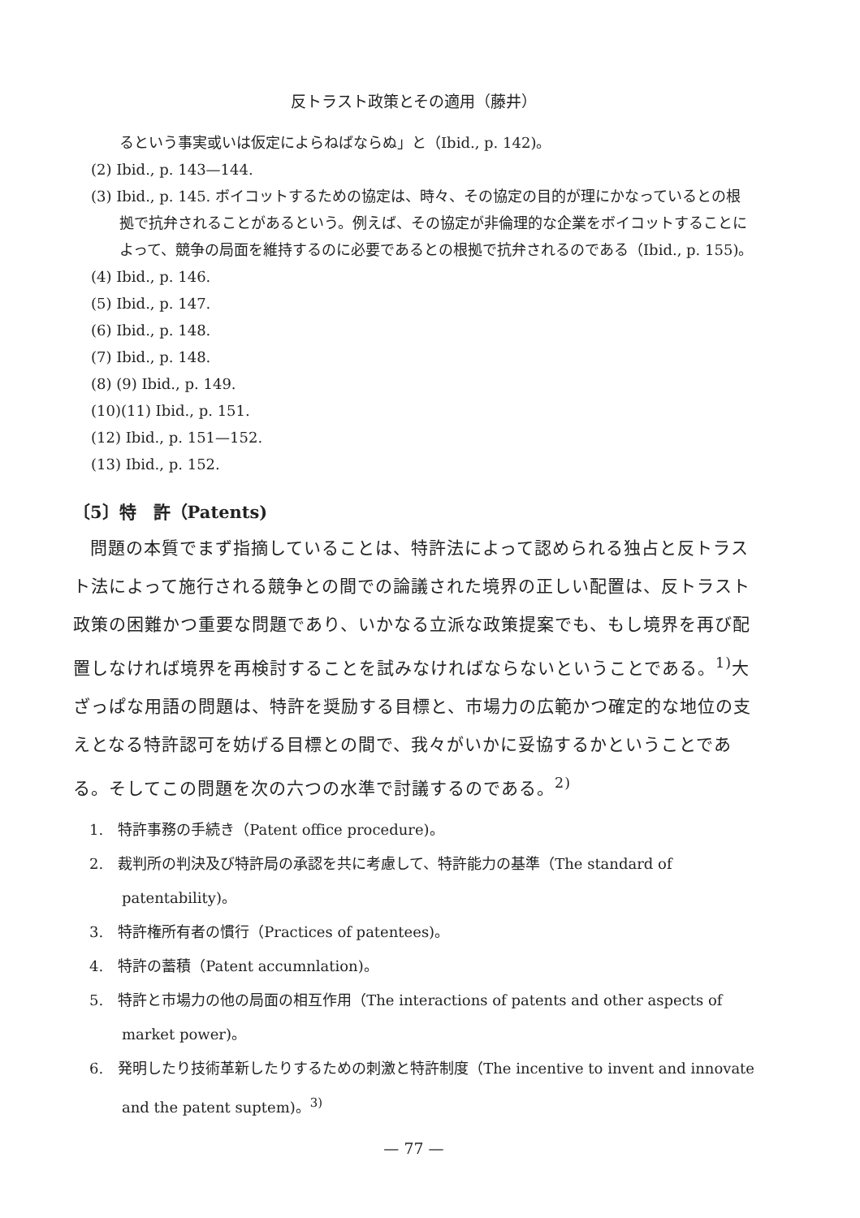反トラスト政策とその適用（藤井）
るという事実或いは仮定によらねばならぬ」と（Ibid., p. 142)。
(2) Ibid., p. 143—144.
(3) Ibid., p. 145. ボイコットするための協定は、時々、その協定の目的が理にかなっているとの根拠で抗弁されることがあるという。例えば、その協定が非倫理的な企業をボイコットすることによって、競争の局面を維持するのに必要であるとの根拠で抗弁されるのである（Ibid., p. 155)。
(4) Ibid., p. 146.
(5) Ibid., p. 147.
(6) Ibid., p. 148.
(7) Ibid., p. 148.
(8) (9) Ibid., p. 149.
(10)(11) Ibid., p. 151.
(12) Ibid., p. 151—152.
(13) Ibid., p. 152.
〔5〕特　許（Patents)
問題の本質でまず指摘していることは、特許法によって認められる独占と反トラスト法によって施行される競争との間での論議された境界の正しい配置は、反トラスト政策の困難かつ重要な問題であり、いかなる立派な政策提案でも、もし境界を再び配置しなければ境界を再検討することを試みなければならないということである。<sup>1)</sup>大ざっぱな用語の問題は、特許を奨励する目標と、市場力の広範かつ確定的な地位の支えとなる特許認可を妨げる目標との間で、我々がいかに妥協するかということである。そしてこの問題を次の六つの水準で討議するのである。<sup>2)</sup>
1.　特許事務の手続き（Patent office procedure)。
2.　裁判所の判決及び特許局の承認を共に考慮して、特許能力の基準（The standard of patentability)。
3.　特許権所有者の慣行（Practices of patentees)。
4.　特許の蓄積（Patent accumnlation)。
5.　特許と市場力の他の局面の相互作用（The interactions of patents and other aspects of market power)。
6.　発明したり技術革新したりするための刺激と特許制度（The incentive to invent and innovate and the patent suptem)。<sup>3)</sup>
— 77 —